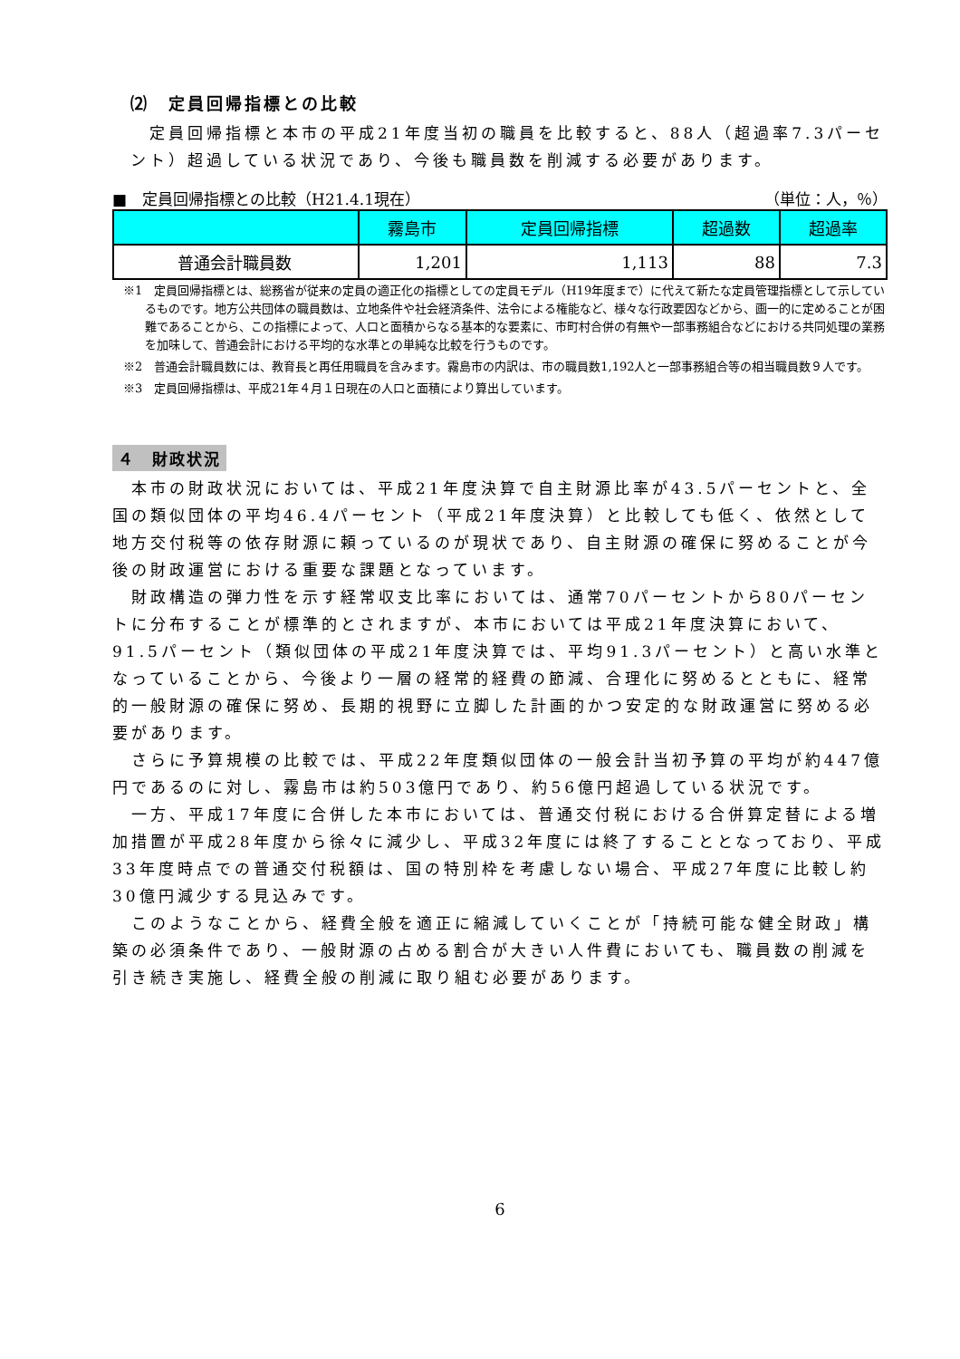⑵　定員回帰指標との比較
　定員回帰指標と本市の平成21年度当初の職員を比較すると、88人（超過率7.3パーセント）超過している状況であり、今後も職員数を削減する必要があります。
■　定員回帰指標との比較（H21.4.1現在） （単位：人，％）
| | 霧島市 | 定員回帰指標 | 超過数 | 超過率 |
| --- | --- | --- | --- | --- |
| 普通会計職員数 | 1,201 | 1,113 | 88 | 7.3 |
※1　定員回帰指標とは、総務省が従来の定員の適正化の指標としての定員モデル（H19年度まで）に代えて新たな定員管理指標として示しているものです。地方公共団体の職員数は、立地条件や社会経済条件、法令による権能など、様々な行政要因などから、画一的に定めることが困難であることから、この指標によって、人口と面積からなる基本的な要素に、市町村合併の有無や一部事務組合などにおける共同処理の業務を加味して、普通会計における平均的な水準との単純な比較を行うものです。
※2　普通会計職員数には、教育長と再任用職員を含みます。霧島市の内訳は、市の職員数1,192人と一部事務組合等の相当職員数９人です。
※3　定員回帰指標は、平成21年４月１日現在の人口と面積により算出しています。
４　財政状況
　本市の財政状況においては、平成21年度決算で自主財源比率が43.5パーセントと、全国の類似団体の平均46.4パーセント（平成21年度決算）と比較しても低く、依然として地方交付税等の依存財源に頼っているのが現状であり、自主財源の確保に努めることが今後の財政運営における重要な課題となっています。
　財政構造の弾力性を示す経常収支比率においては、通常70パーセントから80パーセントに分布することが標準的とされますが、本市においては平成21年度決算において、91.5パーセント（類似団体の平成21年度決算では、平均91.3パーセント）と高い水準となっていることから、今後より一層の経常的経費の節減、合理化に努めるとともに、経常的一般財源の確保に努め、長期的視野に立脚した計画的かつ安定的な財政運営に努める必要があります。
　さらに予算規模の比較では、平成22年度類似団体の一般会計当初予算の平均が約447億円であるのに対し、霧島市は約503億円であり、約56億円超過している状況です。
　一方、平成17年度に合併した本市においては、普通交付税における合併算定替による増加措置が平成28年度から徐々に減少し、平成32年度には終了することとなっており、平成33年度時点での普通交付税額は、国の特別枠を考慮しない場合、平成27年度に比較し約30億円減少する見込みです。
　このようなことから、経費全般を適正に縮減していくことが「持続可能な健全財政」構築の必須条件であり、一般財源の占める割合が大きい人件費においても、職員数の削減を引き続き実施し、経費全般の削減に取り組む必要があります。
6